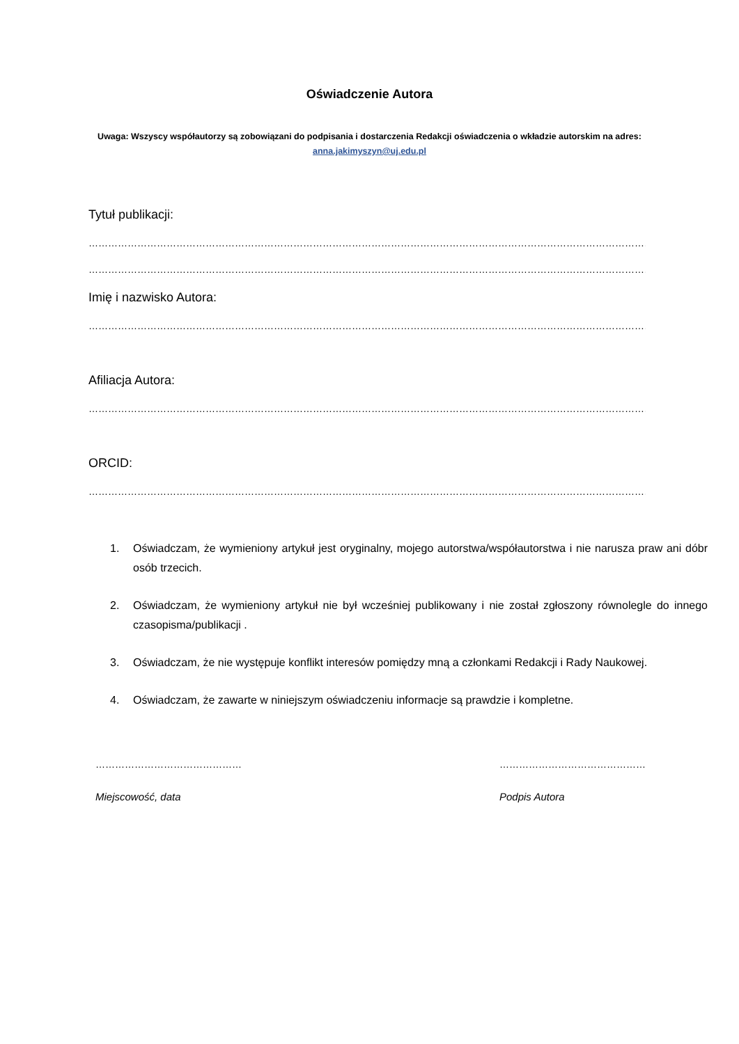Oświadczenie Autora
Uwaga: Wszyscy współautorzy są zobowiązani do podpisania i dostarczenia Redakcji oświadczenia o wkładzie autorskim na adres: anna.jakimyszyn@uj.edu.pl
Tytuł publikacji:
………………………………………………………………………………………………………………………………………………………………………
………………………………………………………………………………………………………………………………………………………………………
Imię i nazwisko Autora:
………………………………………………………………………………………………………………………………………………………………………
Afiliacja Autora:
………………………………………………………………………………………………………………………………………………………………………
ORCID:
………………………………………………………………………………………………………………………………………………………………………..
1. Oświadczam, że wymieniony artykuł jest oryginalny, mojego autorstwa/współautorstwa i nie narusza praw ani dóbr osób trzecich.
2. Oświadczam, że wymieniony artykuł nie był wcześniej publikowany i nie został zgłoszony równolegle do innego czasopisma/publikacji .
3. Oświadczam, że nie występuje konflikt interesów pomiędzy mną a członkami Redakcji i Rady Naukowej.
4. Oświadczam, że zawarte w niniejszym oświadczeniu informacje są prawdzie i kompletne.
………………………………………
Miejscowość, data
………………………………………
Podpis Autora